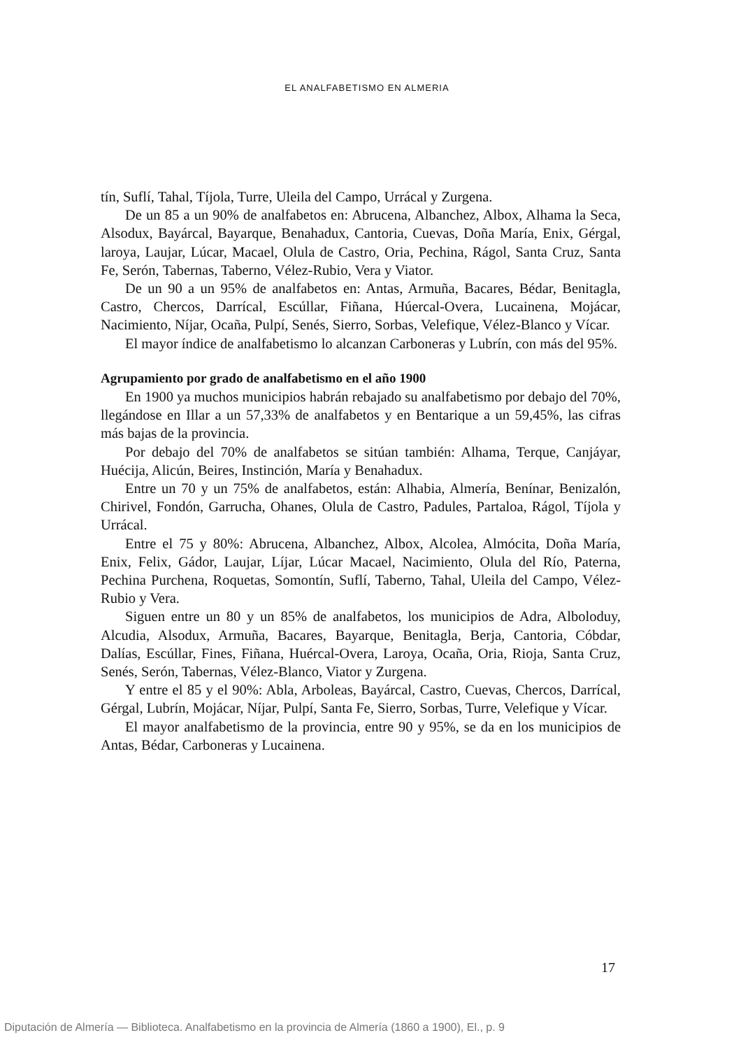EL ANALFABETISMO EN ALMERIA
tín, Suflí, Tahal, Tíjola, Turre, Uleila del Campo, Urrácal y Zurgena.
De un 85 a un 90% de analfabetos en: Abrucena, Albanchez, Albox, Alhama la Seca, Alsodux, Bayárcal, Bayarque, Benahadux, Cantoria, Cuevas, Doña María, Enix, Gérgal, laroya, Laujar, Lúcar, Macael, Olula de Castro, Oria, Pechina, Rágol, Santa Cruz, Santa Fe, Serón, Tabernas, Taberno, Vélez-Rubio, Vera y Viator.
De un 90 a un 95% de analfabetos en: Antas, Armuña, Bacares, Bédar, Benitagla, Castro, Chercos, Darrícal, Escúllar, Fiñana, Húercal-Overa, Lucainena, Mojácar, Nacimiento, Níjar, Ocaña, Pulpí, Senés, Sierro, Sorbas, Velefique, Vélez-Blanco y Vícar.
El mayor índice de analfabetismo lo alcanzan Carboneras y Lubrín, con más del 95%.
Agrupamiento por grado de analfabetismo en el año 1900
En 1900 ya muchos municipios habrán rebajado su analfabetismo por debajo del 70%, llegándose en Illar a un 57,33% de analfabetos y en Bentarique a un 59,45%, las cifras más bajas de la provincia.
Por debajo del 70% de analfabetos se sitúan también: Alhama, Terque, Canjáyar, Huécija, Alicún, Beires, Instinción, María y Benahadux.
Entre un 70 y un 75% de analfabetos, están: Alhabia, Almería, Benínar, Benizalón, Chirivel, Fondón, Garrucha, Ohanes, Olula de Castro, Padules, Partaloa, Rágol, Tíjola y Urrácal.
Entre el 75 y 80%: Abrucena, Albanchez, Albox, Alcolea, Almócita, Doña María, Enix, Felix, Gádor, Laujar, Líjar, Lúcar Macael, Nacimiento, Olula del Río, Paterna, Pechina Purchena, Roquetas, Somontín, Suflí, Taberno, Tahal, Uleila del Campo, Vélez-Rubio y Vera.
Siguen entre un 80 y un 85% de analfabetos, los municipios de Adra, Alboloduy, Alcudia, Alsodux, Armuña, Bacares, Bayarque, Benitagla, Berja, Cantoria, Cóbdar, Dalías, Escúllar, Fines, Fiñana, Huércal-Overa, Laroya, Ocaña, Oria, Rioja, Santa Cruz, Senés, Serón, Tabernas, Vélez-Blanco, Viator y Zurgena.
Y entre el 85 y el 90%: Abla, Arboleas, Bayárcal, Castro, Cuevas, Chercos, Darrícal, Gérgal, Lubrín, Mojácar, Níjar, Pulpí, Santa Fe, Sierro, Sorbas, Turre, Velefique y Vícar.
El mayor analfabetismo de la provincia, entre 90 y 95%, se da en los municipios de Antas, Bédar, Carboneras y Lucainena.
17
Diputación de Almería — Biblioteca. Analfabetismo en la provincia de Almería (1860 a 1900), El., p. 9